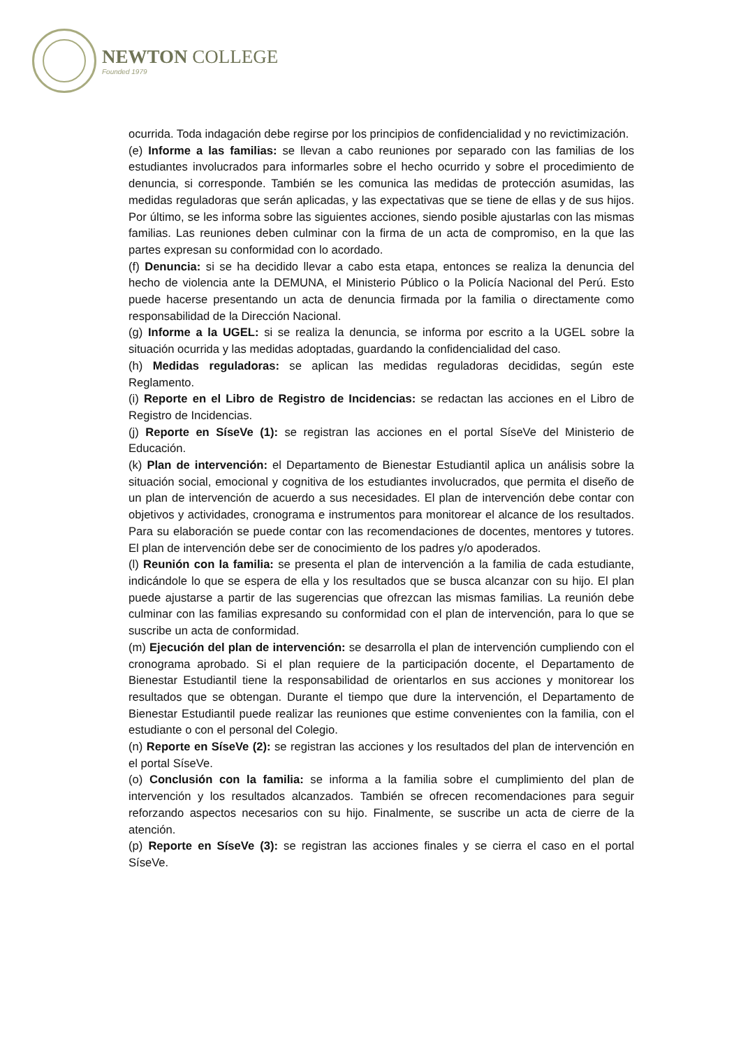NEWTON COLLEGE
Founded 1979
ocurrida. Toda indagación debe regirse por los principios de confidencialidad y no revictimización.
(e) Informe a las familias: se llevan a cabo reuniones por separado con las familias de los estudiantes involucrados para informarles sobre el hecho ocurrido y sobre el procedimiento de denuncia, si corresponde. También se les comunica las medidas de protección asumidas, las medidas reguladoras que serán aplicadas, y las expectativas que se tiene de ellas y de sus hijos. Por último, se les informa sobre las siguientes acciones, siendo posible ajustarlas con las mismas familias. Las reuniones deben culminar con la firma de un acta de compromiso, en la que las partes expresan su conformidad con lo acordado.
(f) Denuncia: si se ha decidido llevar a cabo esta etapa, entonces se realiza la denuncia del hecho de violencia ante la DEMUNA, el Ministerio Público o la Policía Nacional del Perú. Esto puede hacerse presentando un acta de denuncia firmada por la familia o directamente como responsabilidad de la Dirección Nacional.
(g) Informe a la UGEL: si se realiza la denuncia, se informa por escrito a la UGEL sobre la situación ocurrida y las medidas adoptadas, guardando la confidencialidad del caso.
(h) Medidas reguladoras: se aplican las medidas reguladoras decididas, según este Reglamento.
(i) Reporte en el Libro de Registro de Incidencias: se redactan las acciones en el Libro de Registro de Incidencias.
(j) Reporte en SíseVe (1): se registran las acciones en el portal SíseVe del Ministerio de Educación.
(k) Plan de intervención: el Departamento de Bienestar Estudiantil aplica un análisis sobre la situación social, emocional y cognitiva de los estudiantes involucrados, que permita el diseño de un plan de intervención de acuerdo a sus necesidades. El plan de intervención debe contar con objetivos y actividades, cronograma e instrumentos para monitorear el alcance de los resultados. Para su elaboración se puede contar con las recomendaciones de docentes, mentores y tutores. El plan de intervención debe ser de conocimiento de los padres y/o apoderados.
(l) Reunión con la familia: se presenta el plan de intervención a la familia de cada estudiante, indicándole lo que se espera de ella y los resultados que se busca alcanzar con su hijo. El plan puede ajustarse a partir de las sugerencias que ofrezcan las mismas familias. La reunión debe culminar con las familias expresando su conformidad con el plan de intervención, para lo que se suscribe un acta de conformidad.
(m) Ejecución del plan de intervención: se desarrolla el plan de intervención cumpliendo con el cronograma aprobado. Si el plan requiere de la participación docente, el Departamento de Bienestar Estudiantil tiene la responsabilidad de orientarlos en sus acciones y monitorear los resultados que se obtengan. Durante el tiempo que dure la intervención, el Departamento de Bienestar Estudiantil puede realizar las reuniones que estime convenientes con la familia, con el estudiante o con el personal del Colegio.
(n) Reporte en SíseVe (2): se registran las acciones y los resultados del plan de intervención en el portal SíseVe.
(o) Conclusión con la familia: se informa a la familia sobre el cumplimiento del plan de intervención y los resultados alcanzados. También se ofrecen recomendaciones para seguir reforzando aspectos necesarios con su hijo. Finalmente, se suscribe un acta de cierre de la atención.
(p) Reporte en SíseVe (3): se registran las acciones finales y se cierra el caso en el portal SíseVe.